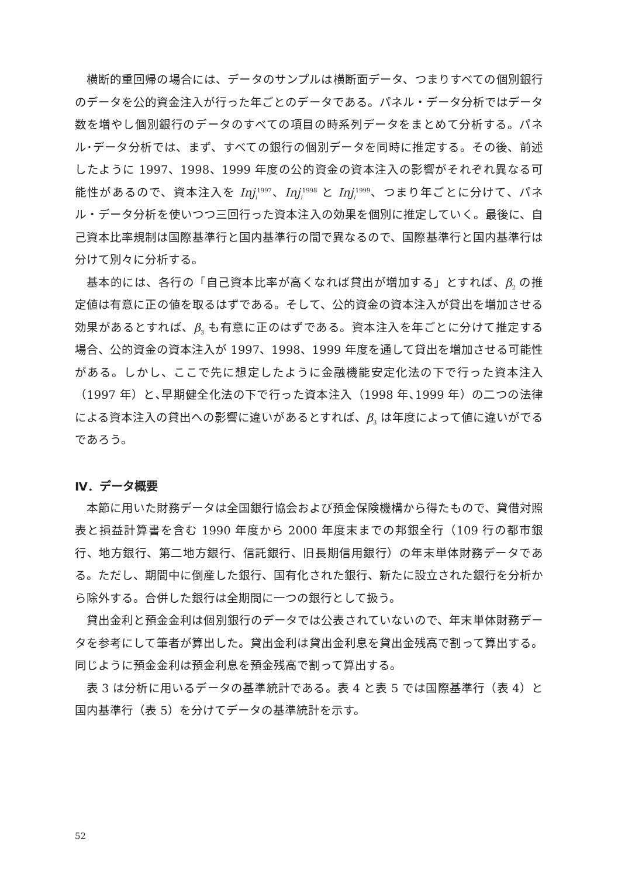横断的重回帰の場合には、データのサンプルは横断面データ、つまりすべての個別銀行のデータを公的資金注入が行った年ごとのデータである。パネル・データ分析ではデータ数を増やし個別銀行のデータのすべての項目の時系列データをまとめて分析する。パネル･データ分析では、まず、すべての銀行の個別データを同時に推定する。その後、前述したように 1997、1998、1999 年度の公的資金の資本注入の影響がそれぞれ異なる可能性があるので、資本注入を Inj<sub>i</sub><sup>1997</sup>、Inj<sub>i</sub><sup>1998</sup> と Inj<sub>i</sub><sup>1999</sup>、つまり年ごとに分けて、パネル・データ分析を使いつつ三回行った資本注入の効果を個別に推定していく。最後に、自己資本比率規制は国際基準行と国内基準行の間で異なるので、国際基準行と国内基準行は分けて別々に分析する。
基本的には、各行の「自己資本比率が高くなれば貸出が増加する」とすれば、β<sub>2</sub> の推定値は有意に正の値を取るはずである。そして、公的資金の資本注入が貸出を増加させる効果があるとすれば、β<sub>3</sub> も有意に正のはずである。資本注入を年ごとに分けて推定する場合、公的資金の資本注入が 1997、1998、1999 年度を通して貸出を増加させる可能性がある。しかし、ここで先に想定したように金融機能安定化法の下で行った資本注入（1997 年）と､早期健全化法の下で行った資本注入（1998 年､1999 年）の二つの法律による資本注入の貸出への影響に違いがあるとすれば、β<sub>3</sub> は年度によって値に違いがでるであろう。
Ⅳ．データ概要
本節に用いた財務データは全国銀行協会および預金保険機構から得たもので、貸借対照表と損益計算書を含む 1990 年度から 2000 年度末までの邦銀全行（109 行の都市銀行、地方銀行、第二地方銀行、信託銀行、旧長期信用銀行）の年末単体財務データである。ただし、期間中に倒産した銀行、国有化された銀行、新たに設立された銀行を分析から除外する。合併した銀行は全期間に一つの銀行として扱う。
貸出金利と預金金利は個別銀行のデータでは公表されていないので、年末単体財務データを参考にして筆者が算出した。貸出金利は貸出金利息を貸出金残高で割って算出する。同じように預金金利は預金利息を預金残高で割って算出する。
表 3 は分析に用いるデータの基準統計である。表 4 と表 5 では国際基準行（表 4）と国内基準行（表 5）を分けてデータの基準統計を示す。
52